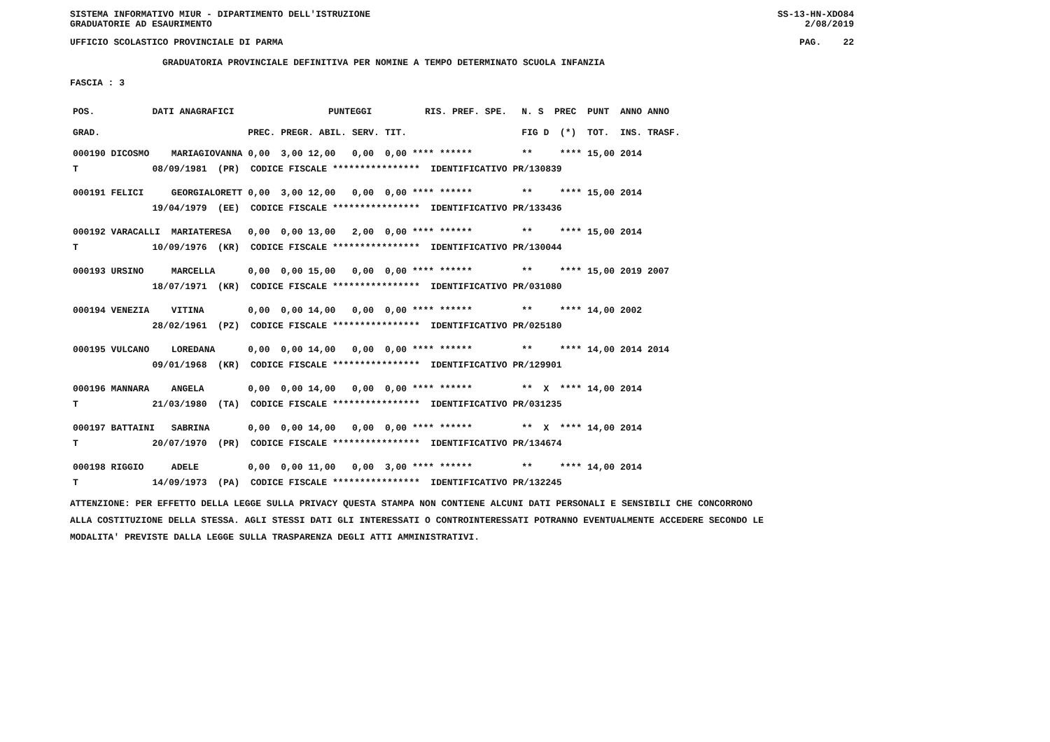SISTEMA INFORMATIVO MIUR - DIPARTIMENTO DELL'ISTRUZIONE SS-13-HN-XDO84
GRADUATORIE AD ESAURIMENTO 2/08/2019
UFFICIO SCOLASTICO PROVINCIALE DI PARMA PAG. 22
GRADUATORIA PROVINCIALE DEFINITIVA PER NOMINE A TEMPO DETERMINATO SCUOLA INFANZIA
FASCIA : 3
| POS. | DATI ANAGRAFICI | | | | PUNTEGGI | | | | RIS. PREF. SPE. | | N. S PREC | PUNT ANNO ANNO |
| GRAD. | | | | PREC. | PREGR. ABIL. | SERV. | TIT. | | | | FIG D (*) | TOT. INS. TRASF. |
| 000190 DICOSMO | | | MARIAGIOVANNA | 0,00 | 3,00 12,00 | 0,00 | 0,00 **** ****** | | | | ** **** | 15,00 2014 |
| T | 08/09/1981 (PR) CODICE FISCALE **************** IDENTIFICATIVO PR/130839 | | | | | | | | | | | |
| 000191 FELICI | | | GEORGIALORETT | 0,00 | 3,00 12,00 | 0,00 | 0,00 **** ****** | | | | ** **** | 15,00 2014 |
| | 19/04/1979 (EE) CODICE FISCALE **************** IDENTIFICATIVO PR/133436 | | | | | | | | | | | |
| 000192 VARACALLI | | | MARIATERESA | 0,00 | 0,00 13,00 | 2,00 | 0,00 **** ****** | | | | ** **** | 15,00 2014 |
| T | 10/09/1976 (KR) CODICE FISCALE **************** IDENTIFICATIVO PR/130044 | | | | | | | | | | | |
| 000193 URSINO | | | MARCELLA | 0,00 | 0,00 15,00 | 0,00 | 0,00 **** ****** | | | | ** **** | 15,00 2019 2007 |
| | 18/07/1971 (KR) CODICE FISCALE **************** IDENTIFICATIVO PR/031080 | | | | | | | | | | | |
| 000194 VENEZIA | | | VITINA | 0,00 | 0,00 14,00 | 0,00 | 0,00 **** ****** | | | | ** **** | 14,00 2002 |
| | 28/02/1961 (PZ) CODICE FISCALE **************** IDENTIFICATIVO PR/025180 | | | | | | | | | | | |
| 000195 VULCANO | | | LOREDANA | 0,00 | 0,00 14,00 | 0,00 | 0,00 **** ****** | | | | ** **** | 14,00 2014 2014 |
| | 09/01/1968 (KR) CODICE FISCALE **************** IDENTIFICATIVO PR/129901 | | | | | | | | | | | |
| 000196 MANNARA | | | ANGELA | 0,00 | 0,00 14,00 | 0,00 | 0,00 **** ****** | | | | ** X **** | 14,00 2014 |
| T | 21/03/1980 (TA) CODICE FISCALE **************** IDENTIFICATIVO PR/031235 | | | | | | | | | | | |
| 000197 BATTAINI | | | SABRINA | 0,00 | 0,00 14,00 | 0,00 | 0,00 **** ****** | | | | ** X **** | 14,00 2014 |
| T | 20/07/1970 (PR) CODICE FISCALE **************** IDENTIFICATIVO PR/134674 | | | | | | | | | | | |
| 000198 RIGGIO | | | ADELE | 0,00 | 0,00 11,00 | 0,00 | 3,00 **** ****** | | | | ** **** | 14,00 2014 |
| T | 14/09/1973 (PA) CODICE FISCALE **************** IDENTIFICATIVO PR/132245 | | | | | | | | | | | |
ATTENZIONE: PER EFFETTO DELLA LEGGE SULLA PRIVACY QUESTA STAMPA NON CONTIENE ALCUNI DATI PERSONALI E SENSIBILI CHE CONCORRONO
ALLA COSTITUZIONE DELLA STESSA. AGLI STESSI DATI GLI INTERESSATI O CONTROINTERESSATI POTRANNO EVENTUALMENTE ACCEDERE SECONDO LE
MODALITA' PREVISTE DALLA LEGGE SULLA TRASPARENZA DEGLI ATTI AMMINISTRATIVI.